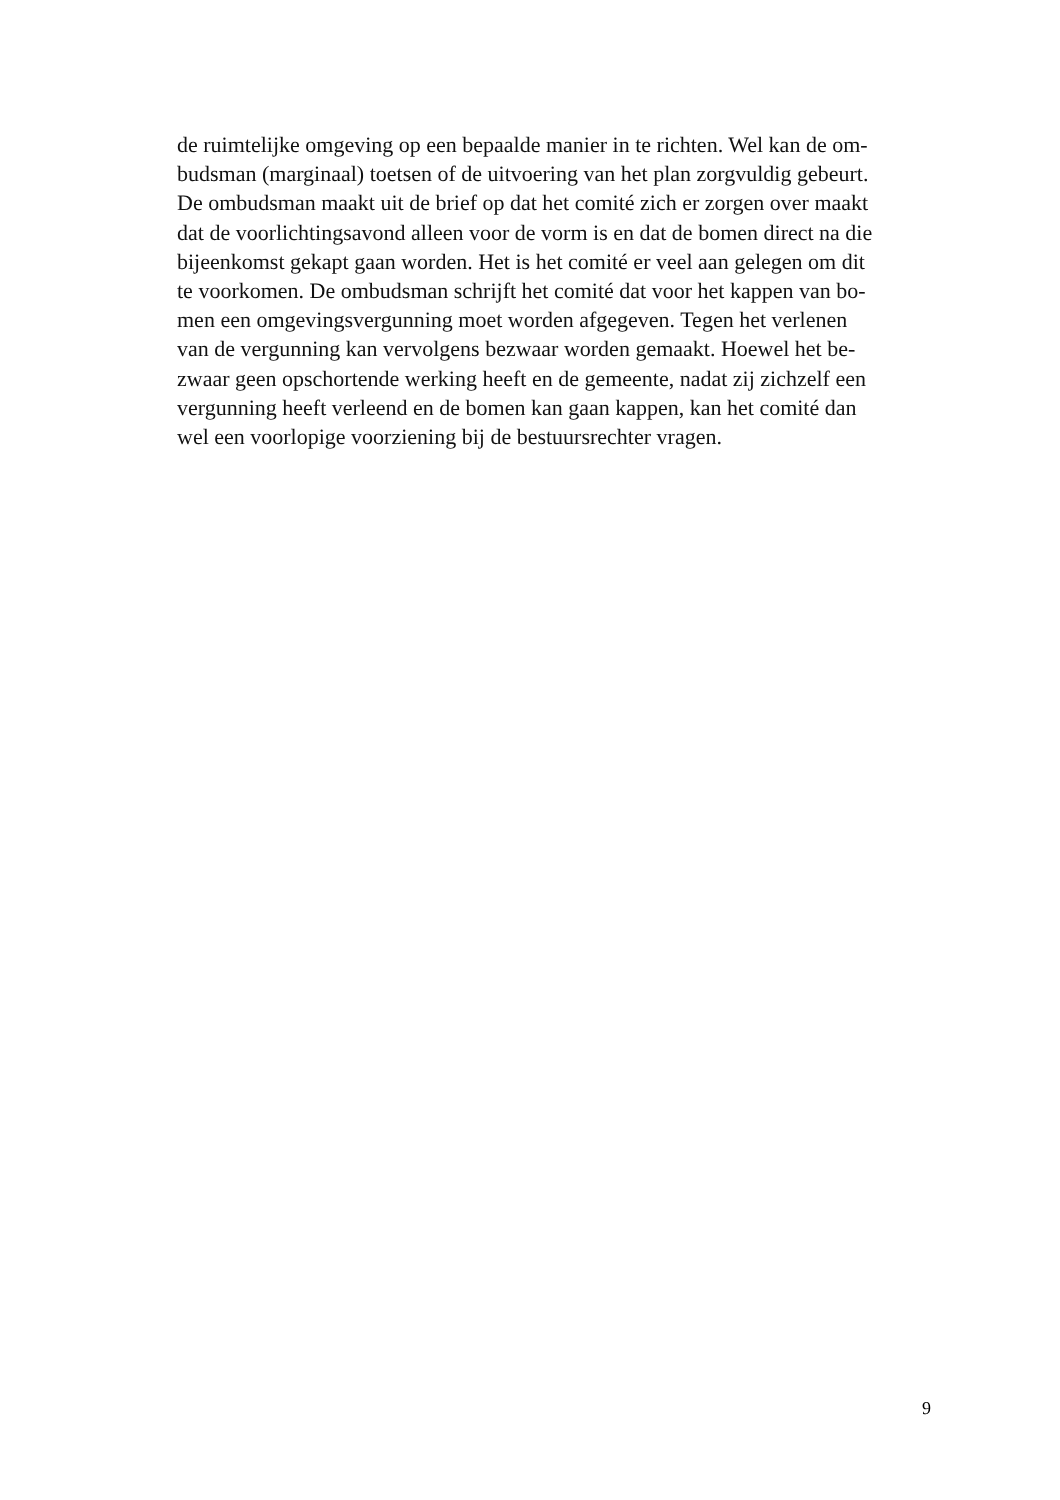de ruimtelijke omgeving op een bepaalde manier in te richten. Wel kan de om-
budsman (marginaal) toetsen of de uitvoering van het plan zorgvuldig gebeurt.
De ombudsman maakt uit de brief op dat het comité zich er zorgen over maakt
dat de voorlichtingsavond alleen voor de vorm is en dat de bomen direct na die
bijeenkomst gekapt gaan worden. Het is het comité er veel aan gelegen om dit
te voorkomen. De ombudsman schrijft het comité dat voor het kappen van bo-
men een omgevingsvergunning moet worden afgegeven. Tegen het verlenen
van de vergunning kan vervolgens bezwaar worden gemaakt. Hoewel het be-
zwaar geen opschortende werking heeft en de gemeente, nadat zij zichzelf een
vergunning heeft verleend en de bomen kan gaan kappen, kan het comité dan
wel een voorlopige voorziening bij de bestuursrechter vragen.
9